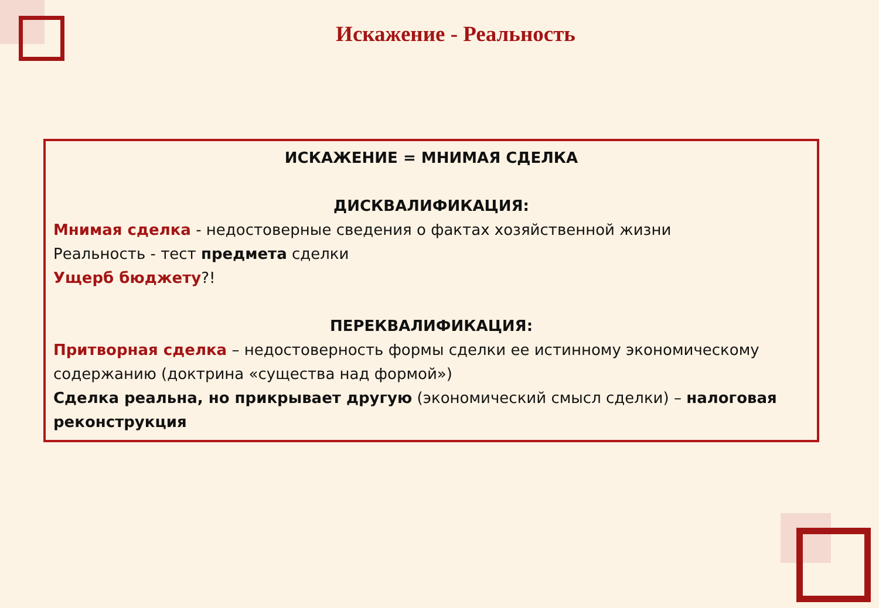Искажение - Реальность
ИСКАЖЕНИЕ = МНИМАЯ СДЕЛКА
ДИСКВАЛИФИКАЦИЯ:
Мнимая сделка - недостоверные сведения о фактах хозяйственной жизни
Реальность - тест предмета сделки
Ущерб бюджету?!
ПЕРЕКВАЛИФИКАЦИЯ:
Притворная сделка – недостоверность формы сделки ее истинному экономическому содержанию (доктрина «существа над формой»)
Сделка реальна, но прикрывает другую (экономический смысл сделки) – налоговая реконструкция